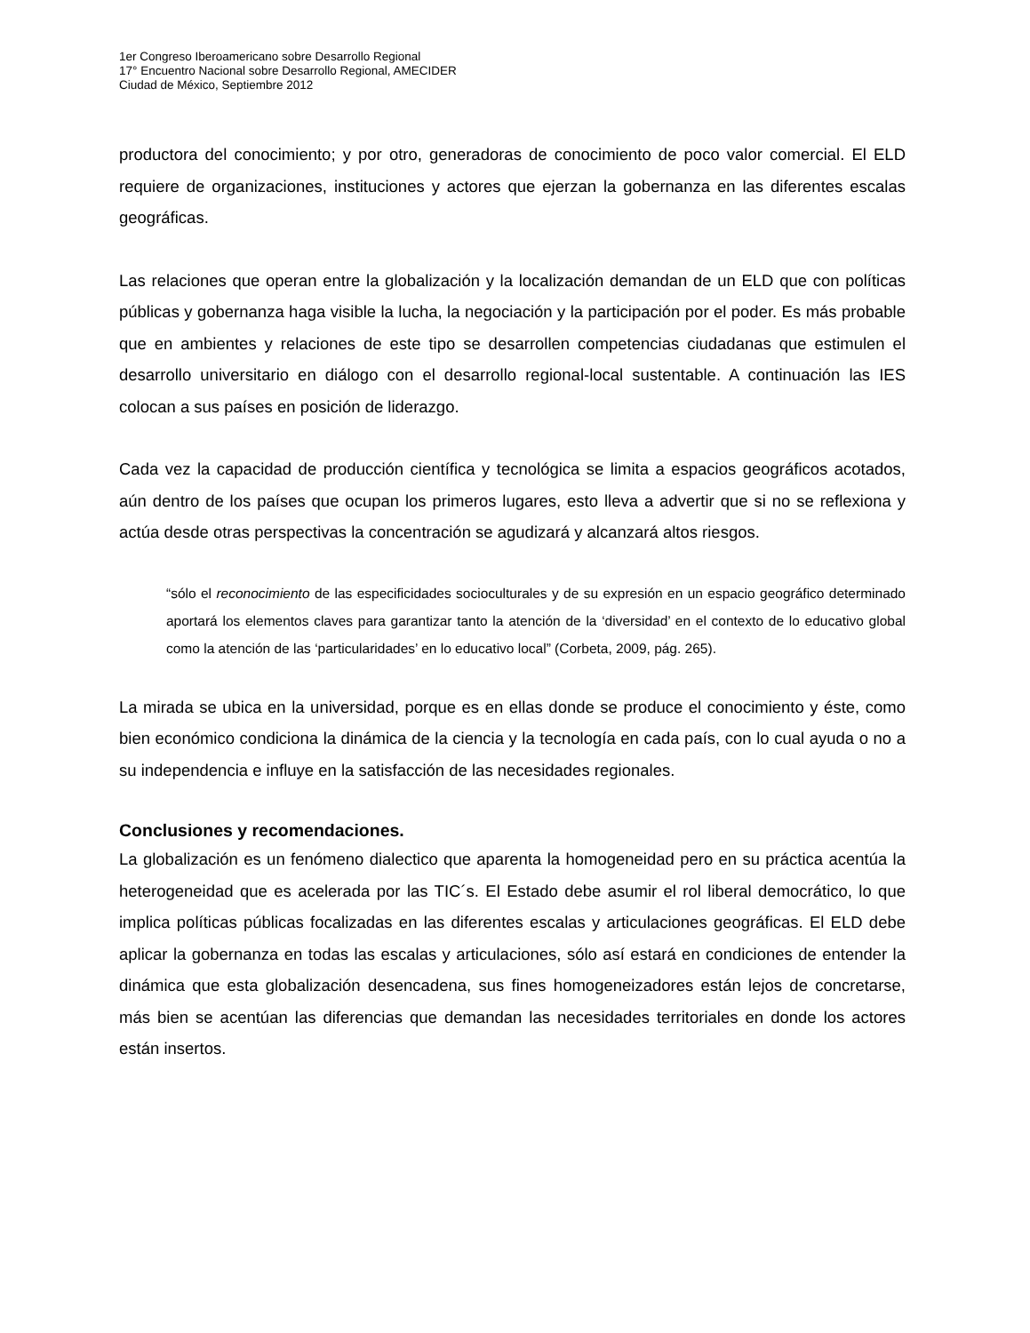1er Congreso Iberoamericano sobre Desarrollo Regional
17° Encuentro Nacional sobre Desarrollo Regional, AMECIDER
Ciudad de México, Septiembre 2012
productora del conocimiento; y por otro, generadoras de conocimiento de poco valor comercial. El ELD requiere de organizaciones, instituciones y actores que ejerzan la gobernanza en las diferentes escalas geográficas.
Las relaciones que operan entre la globalización y la localización demandan de un ELD que con políticas públicas y gobernanza haga visible la lucha, la negociación y la participación por el poder. Es más probable que en ambientes y relaciones de este tipo se desarrollen competencias ciudadanas que estimulen el desarrollo universitario en diálogo con el desarrollo regional-local sustentable. A continuación las IES colocan a sus países en posición de liderazgo.
Cada vez la capacidad de producción científica y tecnológica se limita a espacios geográficos acotados, aún dentro de los países que ocupan los primeros lugares, esto lleva a advertir que si no se reflexiona y actúa desde otras perspectivas la concentración se agudizará y alcanzará altos riesgos.
“sólo el reconocimiento de las especificidades socioculturales y de su expresión en un espacio geográfico determinado aportará los elementos claves para garantizar tanto la atención de la ‘diversidad’ en el contexto de lo educativo global como la atención de las ‘particularidades’ en lo educativo local” (Corbeta, 2009, pág. 265).
La mirada se ubica en la universidad, porque es en ellas donde se produce el conocimiento y éste, como bien económico condiciona la dinámica de la ciencia y la tecnología en cada país, con lo cual ayuda o no a su independencia e influye en la satisfacción de las necesidades regionales.
Conclusiones y recomendaciones.
La globalización es un fenómeno dialectico que aparenta la homogeneidad pero en su práctica acentúa la heterogeneidad que es acelerada por las TIC´s. El Estado debe asumir el rol liberal democrático, lo que implica políticas públicas focalizadas en las diferentes escalas y articulaciones geográficas. El ELD debe aplicar la gobernanza en todas las escalas y articulaciones, sólo así estará en condiciones de entender la dinámica que esta globalización desencadena, sus fines homogeneizadores están lejos de concretarse, más bien se acentúan las diferencias que demandan las necesidades territoriales en donde los actores están insertos.